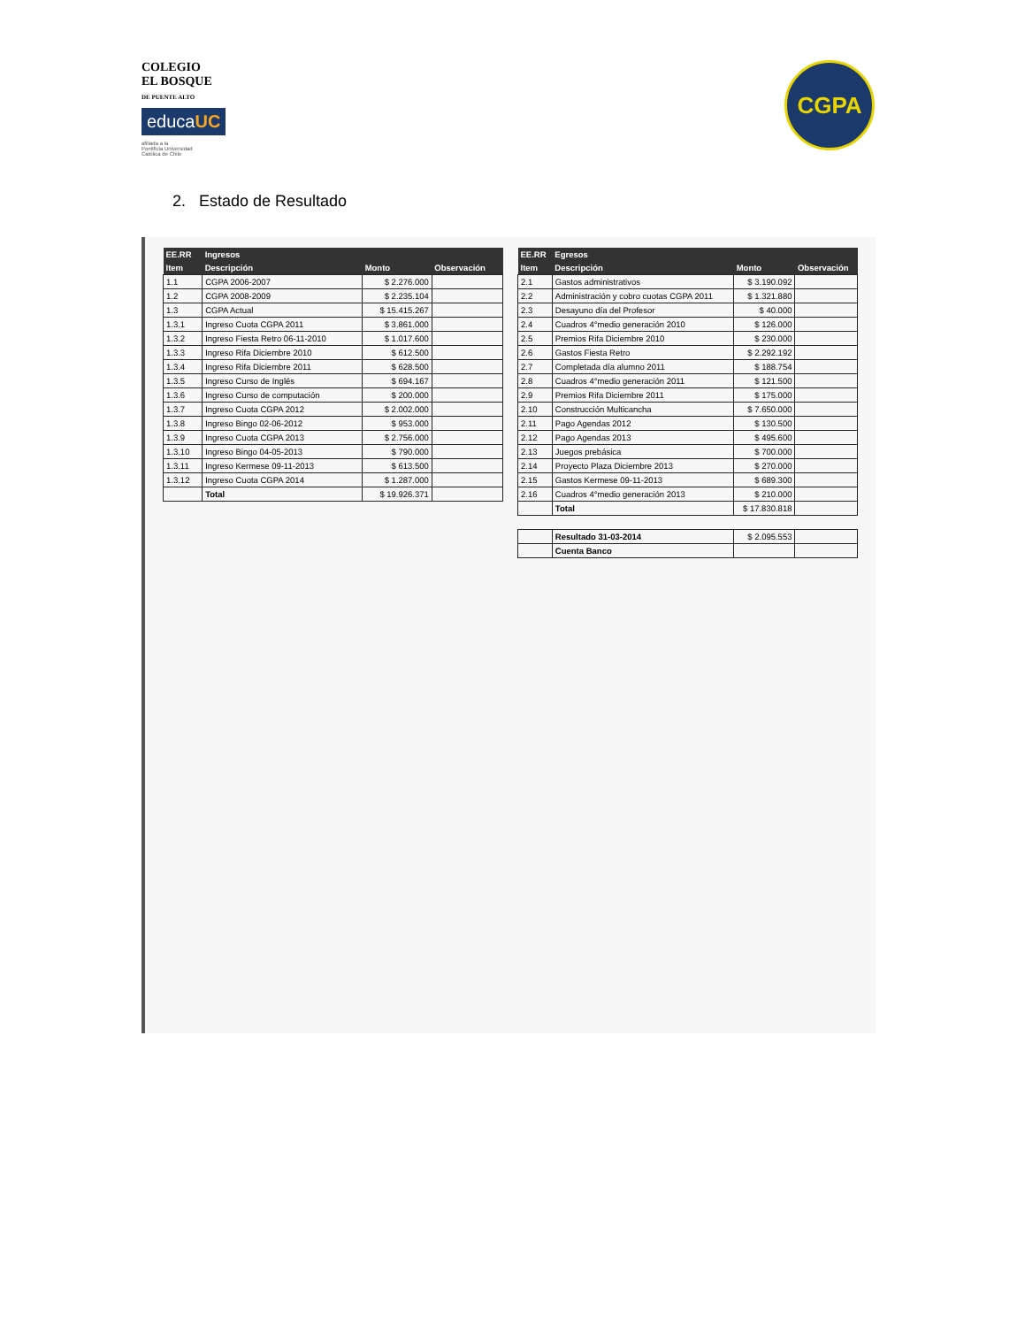COLEGIO
EL BOSQUE
DE PUENTE ALTO
educaUC
afiliada a la
Pontificia Universidad
Católica de Chile
CGPA
2. Estado de Resultado
| EE.RR | Ingresos | | |
| --- | --- | --- | --- |
| Item | Descripción | Monto | Observación |
| 1.1 | CGPA 2006-2007 | $ 2.276.000 | |
| 1.2 | CGPA 2008-2009 | $ 2.235.104 | |
| 1.3 | CGPA Actual | $ 15.415.267 | |
| 1.3.1 | Ingreso Cuota CGPA 2011 | $ 3.861.000 | |
| 1.3.2 | Ingreso Fiesta Retro 06-11-2010 | $ 1.017.600 | |
| 1.3.3 | Ingreso Rifa Diciembre 2010 | $ 612.500 | |
| 1.3.4 | Ingreso Rifa Diciembre 2011 | $ 628.500 | |
| 1.3.5 | Ingreso Curso de Inglés | $ 694.167 | |
| 1.3.6 | Ingreso Curso de computación | $ 200.000 | |
| 1.3.7 | Ingreso Cuota CGPA 2012 | $ 2.002.000 | |
| 1.3.8 | Ingreso Bingo 02-06-2012 | $ 953.000 | |
| 1.3.9 | Ingreso Cuota CGPA 2013 | $ 2.756.000 | |
| 1.3.10 | Ingreso Bingo 04-05-2013 | $ 790.000 | |
| 1.3.11 | Ingreso Kermese 09-11-2013 | $ 613.500 | |
| 1.3.12 | Ingreso Cuota CGPA 2014 | $ 1.287.000 | |
| | Total | $ 19.926.371 | |
| EE.RR | Egresos | | |
| --- | --- | --- | --- |
| Item | Descripción | Monto | Observación |
| 2.1 | Gastos administrativos | $ 3.190.092 | |
| 2.2 | Administración y cobro cuotas CGPA 2011 | $ 1.321.880 | |
| 2.3 | Desayuno día del Profesor | $ 40.000 | |
| 2.4 | Cuadros 4°medio generación 2010 | $ 126.000 | |
| 2.5 | Premios Rifa Diciembre 2010 | $ 230.000 | |
| 2.6 | Gastos Fiesta Retro | $ 2.292.192 | |
| 2.7 | Completada día alumno 2011 | $ 188.754 | |
| 2.8 | Cuadros 4°medio generación 2011 | $ 121.500 | |
| 2.9 | Premios Rifa Diciembre 2011 | $ 175.000 | |
| 2.10 | Construcción Multicancha | $ 7.650.000 | |
| 2.11 | Pago Agendas 2012 | $ 130.500 | |
| 2.12 | Pago Agendas 2013 | $ 495.600 | |
| 2.13 | Juegos prebásica | $ 700.000 | |
| 2.14 | Proyecto Plaza Diciembre 2013 | $ 270.000 | |
| 2.15 | Gastos Kermese 09-11-2013 | $ 689.300 | |
| 2.16 | Cuadros 4°medio generación 2013 | $ 210.000 | |
| | Total | $ 17.830.818 | |
| | Resultado 31-03-2014 | $ 2.095.553 | |
| | Cuenta Banco | | |